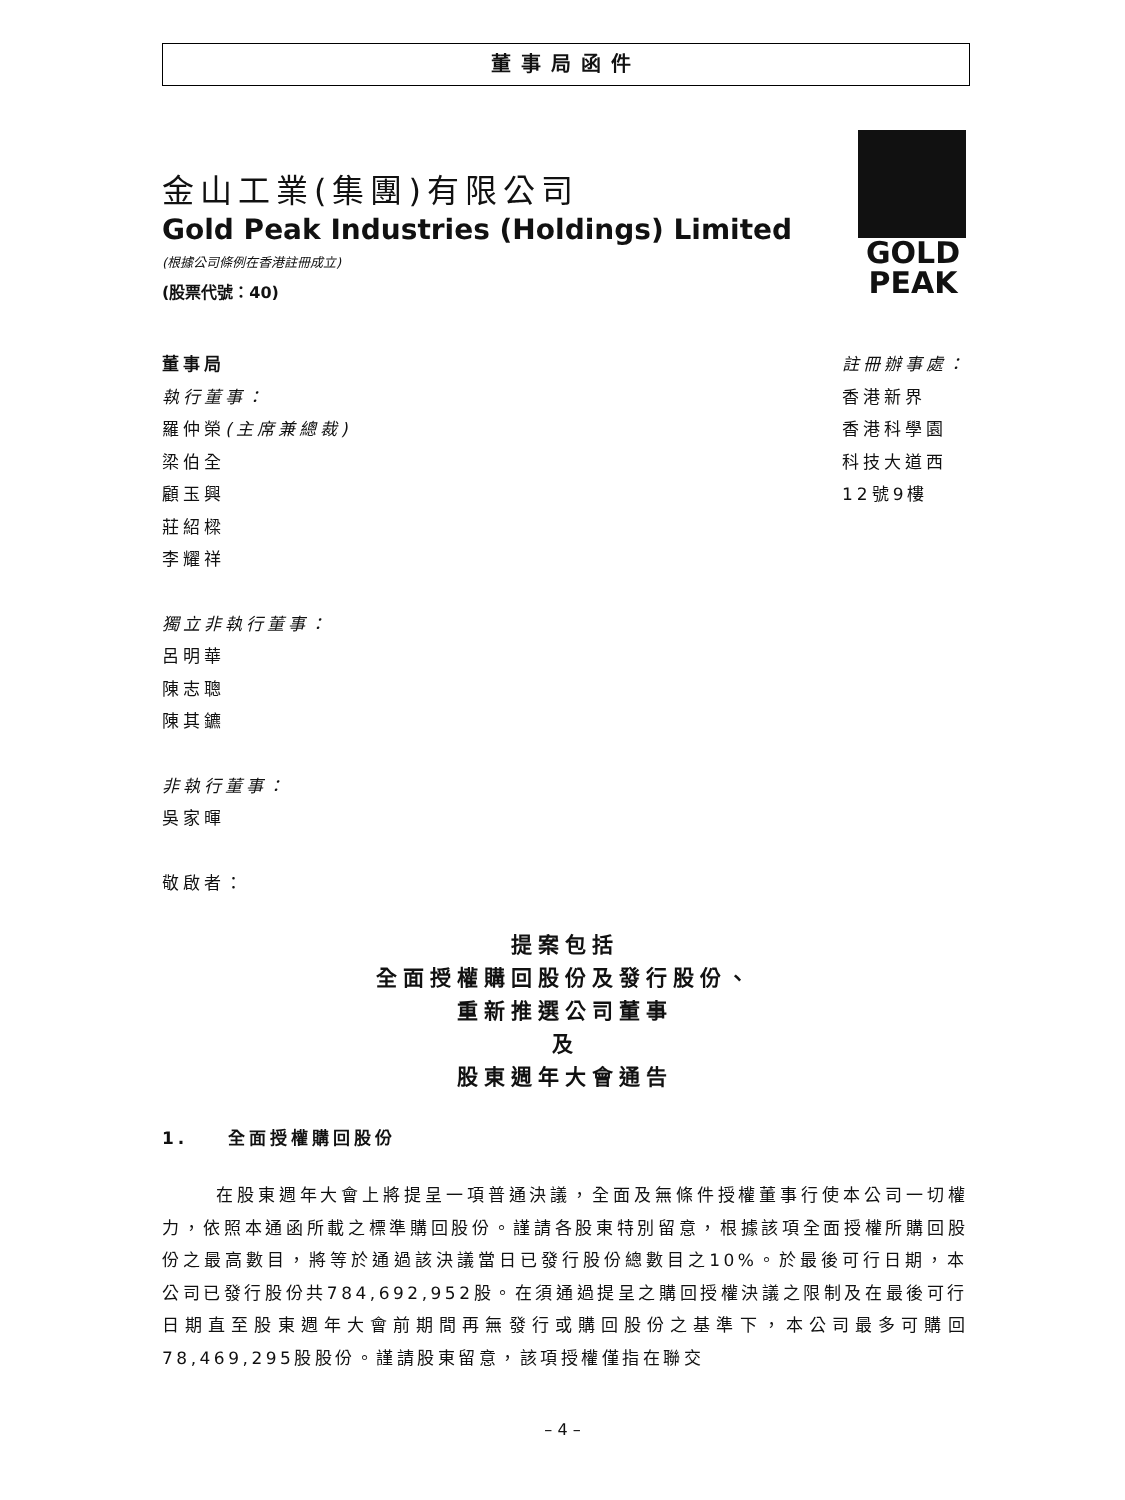董事局函件
金山工業(集團)有限公司
Gold Peak Industries (Holdings) Limited
(根據公司條例在香港註冊成立)
(股票代號：40)
GOLD
PEAK
董事局
執行董事：
羅仲榮(主席兼總裁)
梁伯全
顧玉興
莊紹樑
李耀祥
獨立非執行董事：
呂明華
陳志聰
陳其鑣
非執行董事：
吳家暉
敬啟者：
註冊辦事處：
香港新界
香港科學園
科技大道西
12號9樓
提案包括
全面授權購回股份及發行股份、
重新推選公司董事
及
股東週年大會通告
1. 全面授權購回股份
在股東週年大會上將提呈一項普通決議，全面及無條件授權董事行使本公司一切權力，依照本通函所載之標準購回股份。謹請各股東特別留意，根據該項全面授權所購回股份之最高數目，將等於通過該決議當日已發行股份總數目之10%。於最後可行日期，本公司已發行股份共784,692,952股。在須通過提呈之購回授權決議之限制及在最後可行日期直至股東週年大會前期間再無發行或購回股份之基準下，本公司最多可購回78,469,295股股份。謹請股東留意，該項授權僅指在聯交
– 4 –